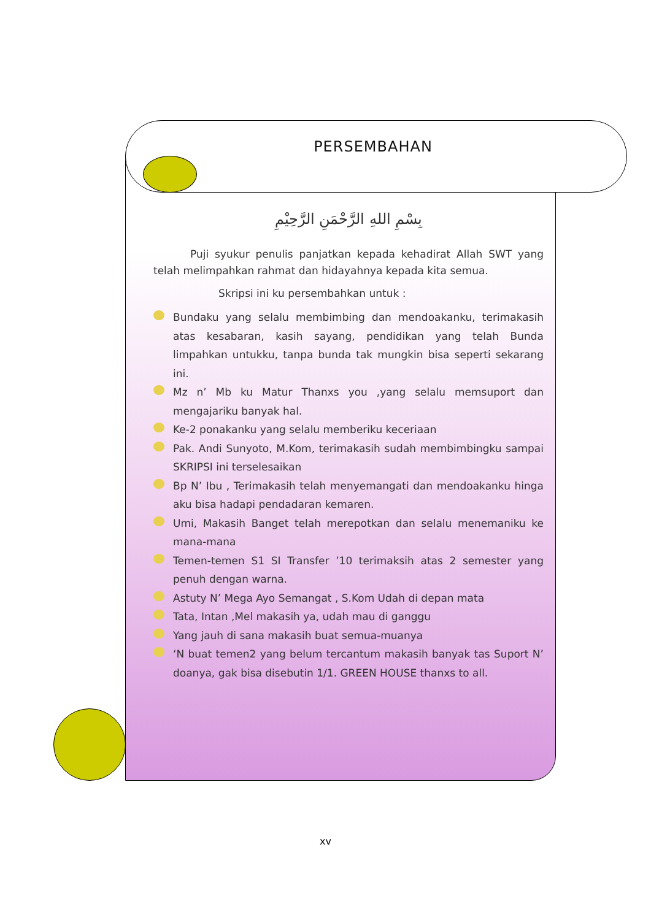PERSEMBAHAN
بِسْمِ اللهِ الرَّحْمَنِ الرَّحِيْمِ
Puji syukur penulis panjatkan kepada kehadirat Allah SWT yang telah melimpahkan rahmat dan hidayahnya kepada kita semua.
Skripsi ini ku persembahkan untuk :
Bundaku yang selalu membimbing dan mendoakanku, terimakasih atas kesabaran, kasih sayang, pendidikan yang telah Bunda limpahkan untukku, tanpa bunda tak mungkin bisa seperti sekarang ini.
Mz n’ Mb ku Matur Thanxs you ,yang selalu memsuport dan mengajariku banyak hal.
Ke-2 ponakanku yang selalu memberiku keceriaan
Pak. Andi Sunyoto, M.Kom, terimakasih sudah membimbingku sampai SKRIPSI ini terselesaikan
Bp N’ Ibu , Terimakasih telah menyemangati dan mendoakanku hinga aku bisa hadapi pendadaran kemaren.
Umi, Makasih Banget telah merepotkan dan selalu menemaniku ke mana-mana
Temen-temen S1 SI Transfer ’10 terimaksih atas 2 semester yang penuh dengan warna.
Astuty N’ Mega Ayo Semangat , S.Kom Udah di depan mata
Tata, Intan ,Mel makasih ya, udah mau di ganggu
Yang jauh di sana makasih buat semua-muanya
‘N buat temen2 yang belum tercantum makasih banyak tas Suport N’ doanya, gak bisa disebutin 1/1. GREEN HOUSE thanxs to all.
xv